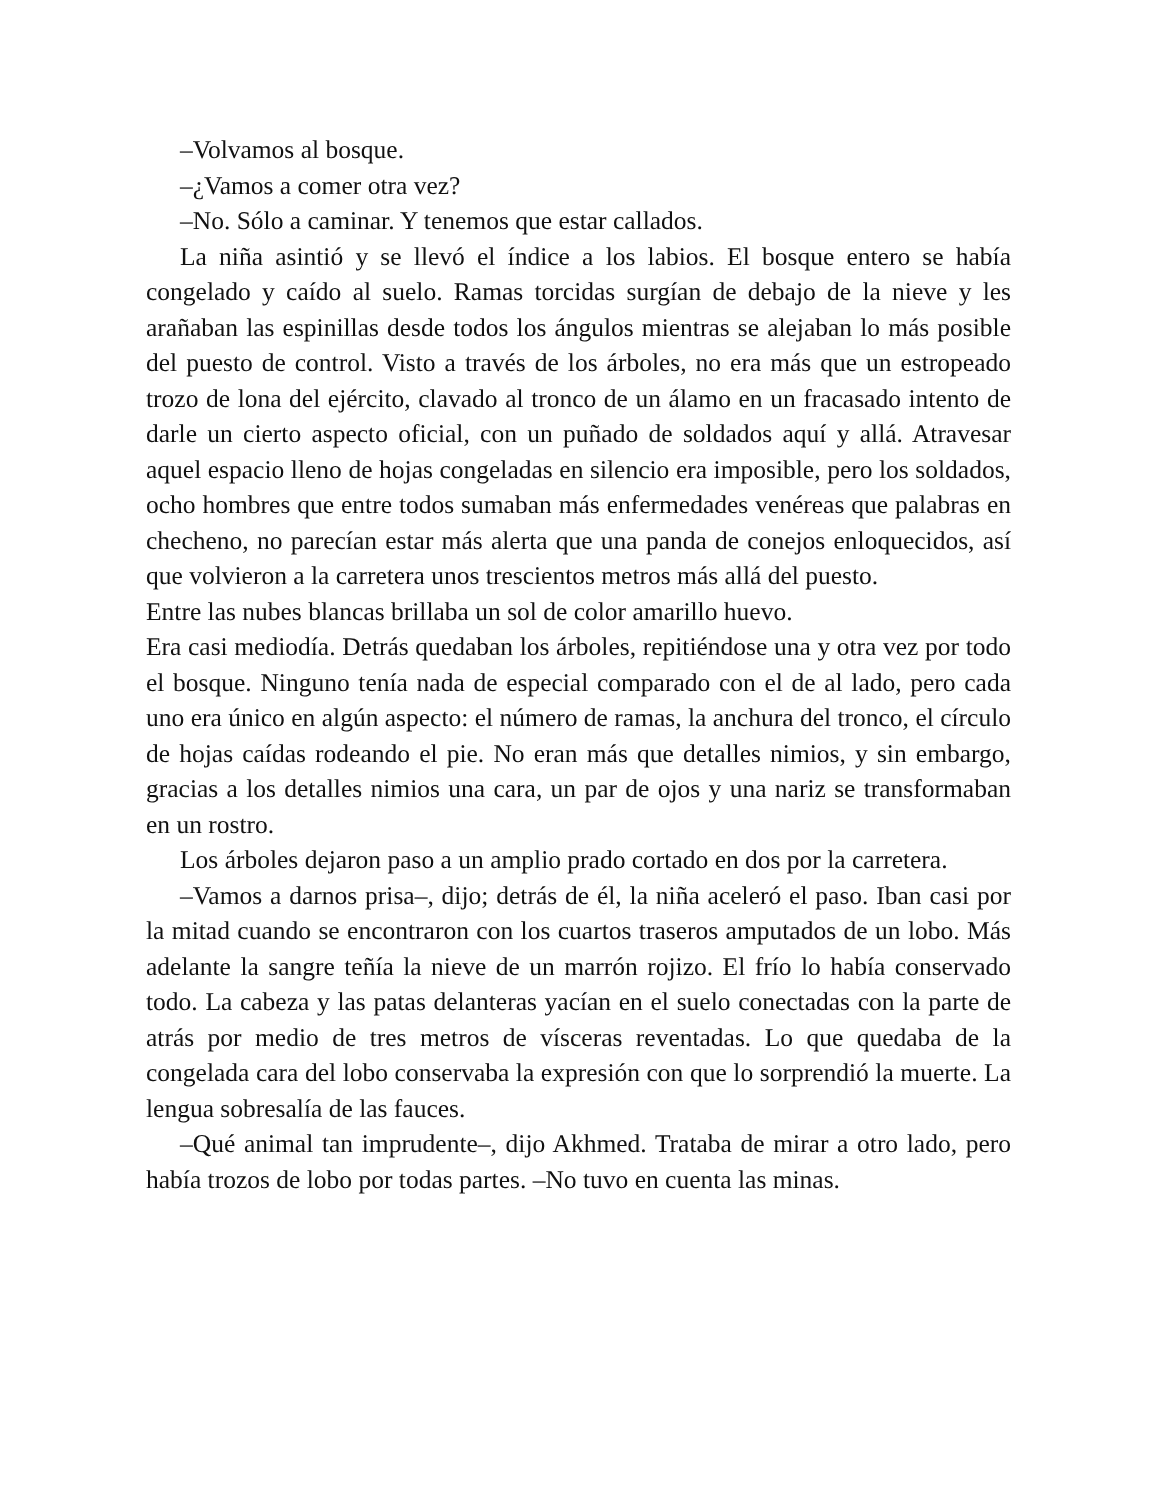–Volvamos al bosque.
–¿Vamos a comer otra vez?
–No. Sólo a caminar. Y tenemos que estar callados.
La niña asintió y se llevó el índice a los labios. El bosque entero se había congelado y caído al suelo. Ramas torcidas surgían de debajo de la nieve y les arañaban las espinillas desde todos los ángulos mientras se alejaban lo más posible del puesto de control. Visto a través de los árboles, no era más que un estropeado trozo de lona del ejército, clavado al tronco de un álamo en un fracasado intento de darle un cierto aspecto oficial, con un puñado de soldados aquí y allá. Atravesar aquel espacio lleno de hojas congeladas en silencio era imposible, pero los soldados, ocho hombres que entre todos sumaban más enfermedades venéreas que palabras en checheno, no parecían estar más alerta que una panda de conejos enloquecidos, así que volvieron a la carretera unos trescientos metros más allá del puesto.
Entre las nubes blancas brillaba un sol de color amarillo huevo.
Era casi mediodía. Detrás quedaban los árboles, repitiéndose una y otra vez por todo el bosque. Ninguno tenía nada de especial comparado con el de al lado, pero cada uno era único en algún aspecto: el número de ramas, la anchura del tronco, el círculo de hojas caídas rodeando el pie. No eran más que detalles nimios, y sin embargo, gracias a los detalles nimios una cara, un par de ojos y una nariz se transformaban en un rostro.
Los árboles dejaron paso a un amplio prado cortado en dos por la carretera.
–Vamos a darnos prisa–, dijo; detrás de él, la niña aceleró el paso. Iban casi por la mitad cuando se encontraron con los cuartos traseros amputados de un lobo. Más adelante la sangre teñía la nieve de un marrón rojizo. El frío lo había conservado todo. La cabeza y las patas delanteras yacían en el suelo conectadas con la parte de atrás por medio de tres metros de vísceras reventadas. Lo que quedaba de la congelada cara del lobo conservaba la expresión con que lo sorprendió la muerte. La lengua sobresalía de las fauces.
–Qué animal tan imprudente–, dijo Akhmed. Trataba de mirar a otro lado, pero había trozos de lobo por todas partes. –No tuvo en cuenta las minas.